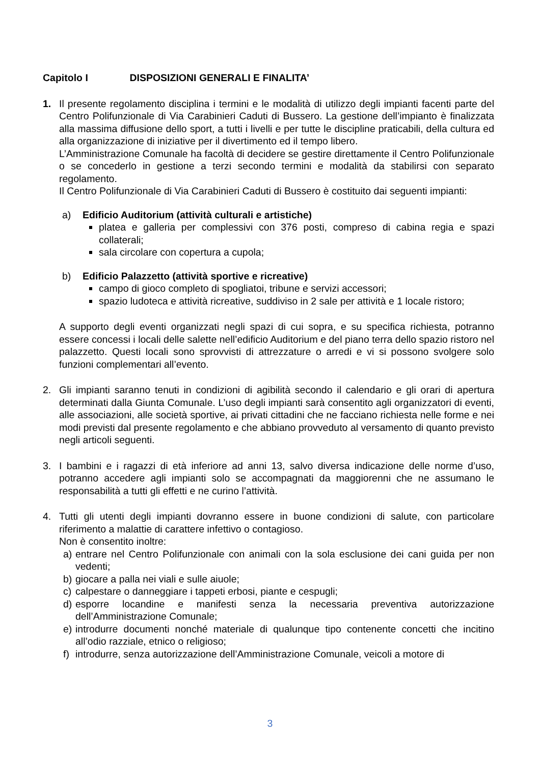Capitolo I DISPOSIZIONI GENERALI E FINALITA’
1. Il presente regolamento disciplina i termini e le modalità di utilizzo degli impianti facenti parte del Centro Polifunzionale di Via Carabinieri Caduti di Bussero. La gestione dell’impianto è finalizzata alla massima diffusione dello sport, a tutti i livelli e per tutte le discipline praticabili, della cultura ed alla organizzazione di iniziative per il divertimento ed il tempo libero.
L’Amministrazione Comunale ha facoltà di decidere se gestire direttamente il Centro Polifunzionale o se concederlo in gestione a terzi secondo termini e modalità da stabilirsi con separato regolamento.
Il Centro Polifunzionale di Via Carabinieri Caduti di Bussero è costituito dai seguenti impianti:
a) Edificio Auditorium (attività culturali e artistiche)
platea e galleria per complessivi con 376 posti, compreso di cabina regia e spazi collaterali;
sala circolare con copertura a cupola;
b) Edificio Palazzetto (attività sportive e ricreative)
campo di gioco completo di spogliatoi, tribune e servizi accessori;
spazio ludoteca e attività ricreative, suddiviso in 2 sale per attività e 1 locale ristoro;
A supporto degli eventi organizzati negli spazi di cui sopra, e su specifica richiesta, potranno essere concessi i locali delle salette nell’edificio Auditorium e del piano terra dello spazio ristoro nel palazzetto. Questi locali sono sprovvisti di attrezzature o arredi e vi si possono svolgere solo funzioni complementari all’evento.
2. Gli impianti saranno tenuti in condizioni di agibilità secondo il calendario e gli orari di apertura determinati dalla Giunta Comunale. L’uso degli impianti sarà consentito agli organizzatori di eventi, alle associazioni, alle società sportive, ai privati cittadini che ne facciano richiesta nelle forme e nei modi previsti dal presente regolamento e che abbiano provveduto al versamento di quanto previsto negli articoli seguenti.
3. I bambini e i ragazzi di età inferiore ad anni 13, salvo diversa indicazione delle norme d’uso, potranno accedere agli impianti solo se accompagnati da maggiorenni che ne assumano le responsabilità a tutti gli effetti e ne curino l’attività.
4. Tutti gli utenti degli impianti dovranno essere in buone condizioni di salute, con particolare riferimento a malattie di carattere infettivo o contagioso.
Non è consentito inoltre:
a) entrare nel Centro Polifunzionale con animali con la sola esclusione dei cani guida per non vedenti;
b) giocare a palla nei viali e sulle aiuole;
c) calpestare o danneggiare i tappeti erbosi, piante e cespugli;
d) esporre locandine e manifesti senza la necessaria preventiva autorizzazione dell’Amministrazione Comunale;
e) introdurre documenti nonché materiale di qualunque tipo contenente concetti che incitino all’odio razziale, etnico o religioso;
f) introdurre, senza autorizzazione dell’Amministrazione Comunale, veicoli a motore di
3